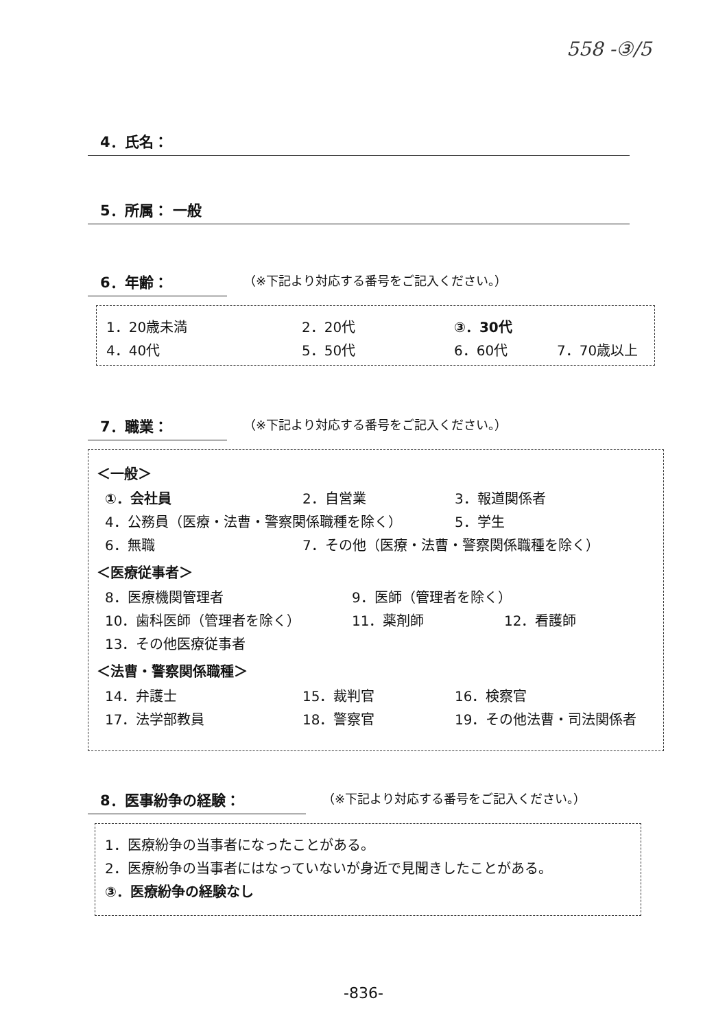558 -③/5
4．氏名：
5．所属： 一般
6．年齢：
（※下記より対応する番号をご記入ください。）
1．20歳未満 2．20代 ③．30代
4．40代 5．50代 6．60代 7．70歳以上
7．職業：
（※下記より対応する番号をご記入ください。）
＜一般＞
①．会社員 2．自営業 3．報道関係者
4．公務員（医療・法曹・警察関係職種を除く） 5．学生
6．無職 7．その他（医療・法曹・警察関係職種を除く）
＜医療従事者＞
8．医療機関管理者 9．医師（管理者を除く）
10．歯科医師（管理者を除く） 11．薬剤師 12．看護師
13．その他医療従事者
＜法曹・警察関係職種＞
14．弁護士 15．裁判官 16．検察官
17．法学部教員 18．警察官 19．その他法曹・司法関係者
8．医事紛争の経験：
（※下記より対応する番号をご記入ください。）
1．医療紛争の当事者になったことがある。
2．医療紛争の当事者にはなっていないが身近で見聞きしたことがある。
③．医療紛争の経験なし
-836-